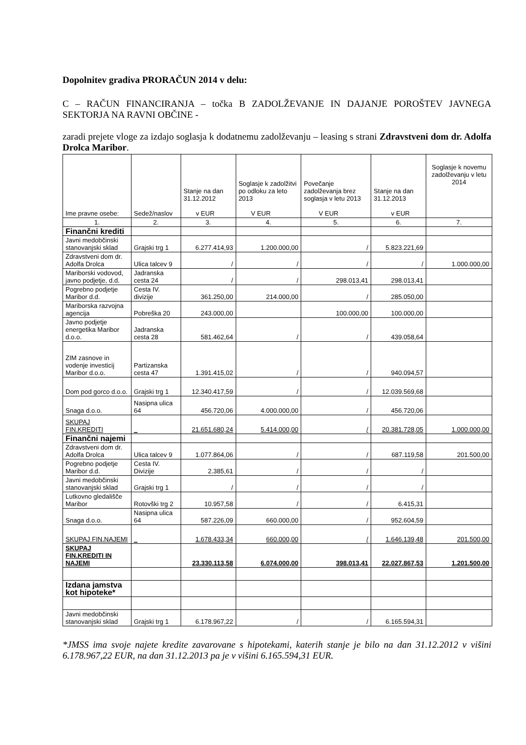Dopolnitev gradiva PRORAČUN 2014 v delu:
C – RAČUN FINANCIRANJA – točka B ZADOLŽEVANJE IN DAJANJE POROŠTEV JAVNEGA SEKTORJA NA RAVNI OBČINE -
zaradi prejete vloge za izdajo soglasja k dodatnemu zadolževanju – leasing s strani Zdravstveni dom dr. Adolfa Drolca Maribor.
| Ime pravne osebe: | Sedež/naslov | Stanje na dan 31.12.2012 v EUR | Soglasje k zadolžitvi po odloku za leto 2013 V EUR | Povečanje zadolževanja brez soglasja v letu 2013 V EUR | Stanje na dan 31.12.2013 v EUR | Soglasje k novemu zadolževanju v letu 2014 |
| --- | --- | --- | --- | --- | --- | --- |
| 1. | 2. | 3. | 4. | 5. | 6. | 7. |
| Finančni krediti | | | | | | |
| Javni medobčinski stanovanjski sklad | Grajski trg 1 | 6.277.414,93 | 1.200.000,00 | / | 5.823.221,69 | |
| Zdravstveni dom dr. Adolfa Drolca | Ulica talcev 9 | / | / | / | / | 1.000.000,00 |
| Mariborski vodovod, javno podjetje, d.d. | Jadranska cesta 24 | / | / | 298.013,41 | 298.013,41 | |
| Pogrebno podjetje Maribor d.d. | Cesta IV. divizije | 361.250,00 | 214.000,00 | / | 285.050,00 | |
| Mariborska razvojna agencija | Pobreška 20 | 243.000,00 | | 100.000,00 | 100.000,00 | |
| Javno podjetje energetika Maribor d.o.o. | Jadranska cesta 28 | 581.462,64 | / | / | 439.058,64 | |
| ZIM zasnove in vodenje investicij Maribor d.o.o. | Partizanska cesta 47 | 1.391.415,02 | / | / | 940.094,57 | |
| Dom pod gorco d.o.o. | Grajski trg 1 | 12.340.417,59 | / | / | 12.039.569,68 | |
| Snaga d.o.o. | Nasipna ulica 64 | 456.720,06 | 4.000.000,00 | / | 456.720,06 | |
| SKUPAJ FIN.KREDITI | _ | 21.651.680,24 | 5.414.000,00 | / | 20.381.728,05 | 1.000.000,00 |
| Finančni najemi | | | | | | |
| Zdravstveni dom dr. Adolfa Drolca | Ulica talcev 9 | 1.077.864,06 | / | / | 687.119,58 | 201.500,00 |
| Pogrebno podjetje Maribor d.d. | Cesta IV. Divizije | 2.385,61 | / | / | / | |
| Javni medobčinski stanovanjski sklad | Grajski trg 1 | / | / | / | / | |
| Lutkovno gledališče Maribor | Rotovški trg 2 | 10.957,58 | / | / | 6.415,31 | |
| Snaga d.o.o. | Nasipna ulica 64 | 587.226,09 | 660.000,00 | / | 952.604,59 | |
| SKUPAJ FIN.NAJEMI | _ | 1.678.433,34 | 660.000,00 | / | 1.646.139,48 | 201.500,00 |
| SKUPAJ FIN.KREDITI IN NAJEMI | | 23.330.113,58 | 6.074.000,00 | 398.013,41 | 22.027.867,53 | 1.201.500,00 |
| Izdana jamstva kot hipoteke* | | | | | | |
| Javni medobčinski stanovanjski sklad | Grajski trg 1 | 6.178.967,22 | / | / | 6.165.594,31 | |
*JMSS ima svoje najete kredite zavarovane s hipotekami, katerih stanje je bilo na dan 31.12.2012 v višini 6.178.967,22 EUR, na dan 31.12.2013 pa je v višini 6.165.594,31 EUR.